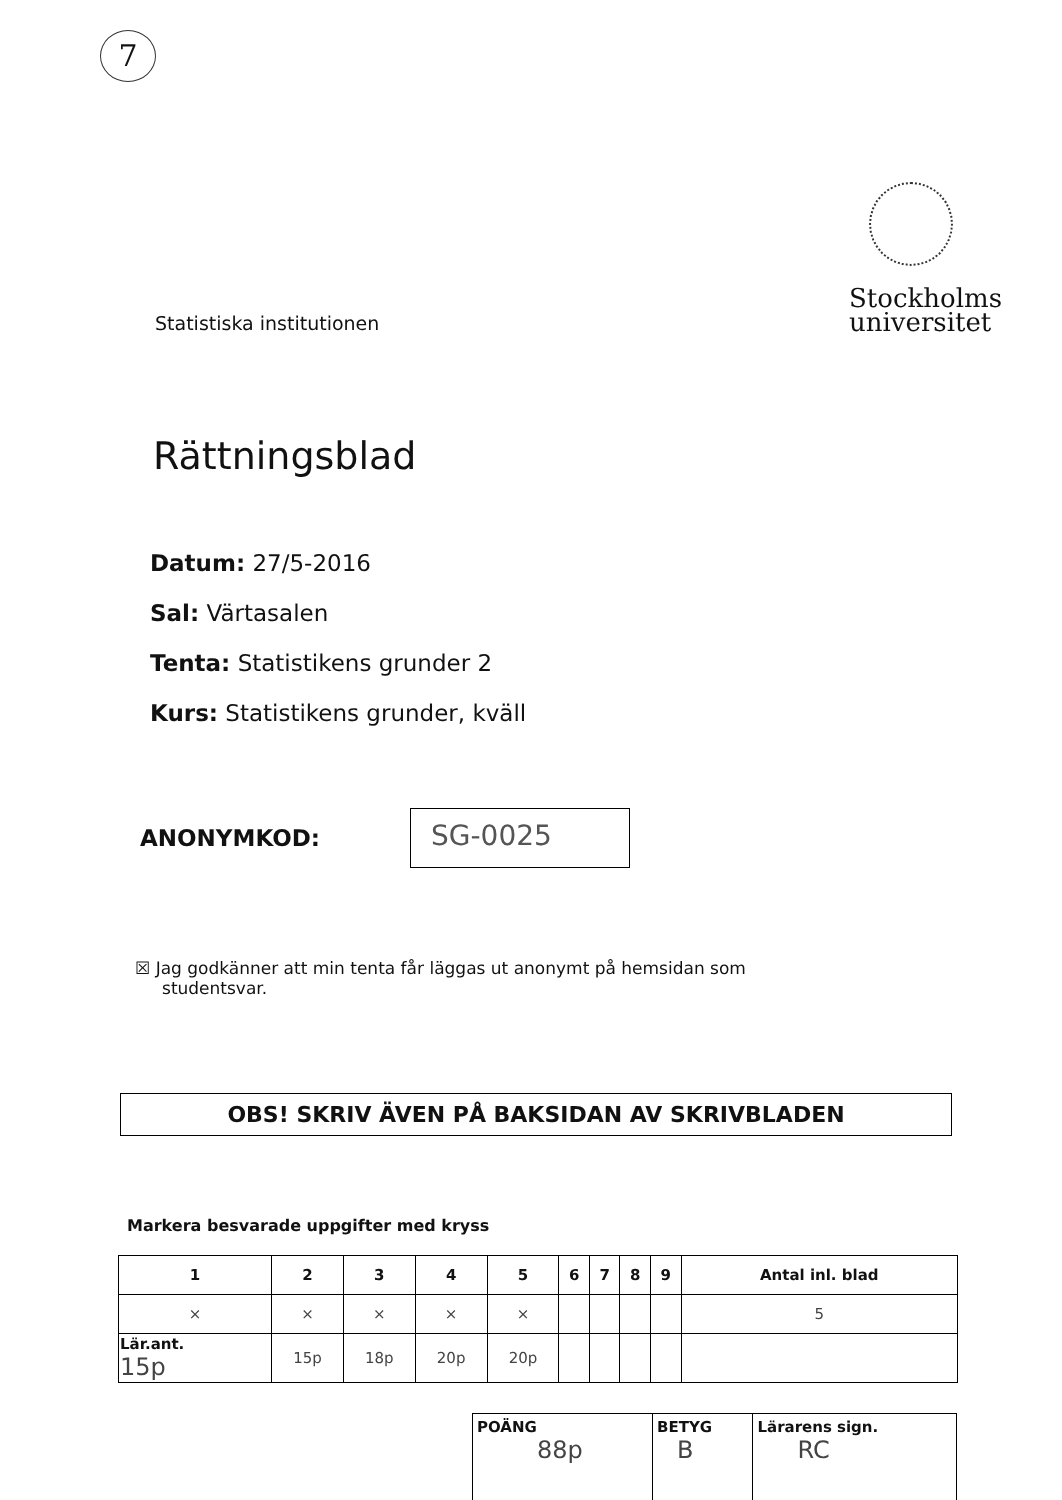7
Statistiska institutionen
Stockholms
universitet
Rättningsblad
Datum: 27/5-2016
Sal: Värtasalen
Tenta: Statistikens grunder 2
Kurs: Statistikens grunder, kväll
ANONYMKOD:
SG-0025
☒ Jag godkänner att min tenta får läggas ut anonymt på hemsidan som
studentsvar.
OBS! SKRIV ÄVEN PÅ BAKSIDAN AV SKRIVBLADEN
Markera besvarade uppgifter med kryss
| 1 | 2 | 3 | 4 | 5 | 6 | 7 | 8 | 9 | Antal inl. blad |
| --- | --- | --- | --- | --- | --- | --- | --- | --- | --- |
| × | × | × | × | × | | | | | 5 |
| Lär.ant. 15p | 15p | 18p | 20p | 20p | | | | | |
| POÄNG 88p | BETYG B | Lärarens sign. RC |